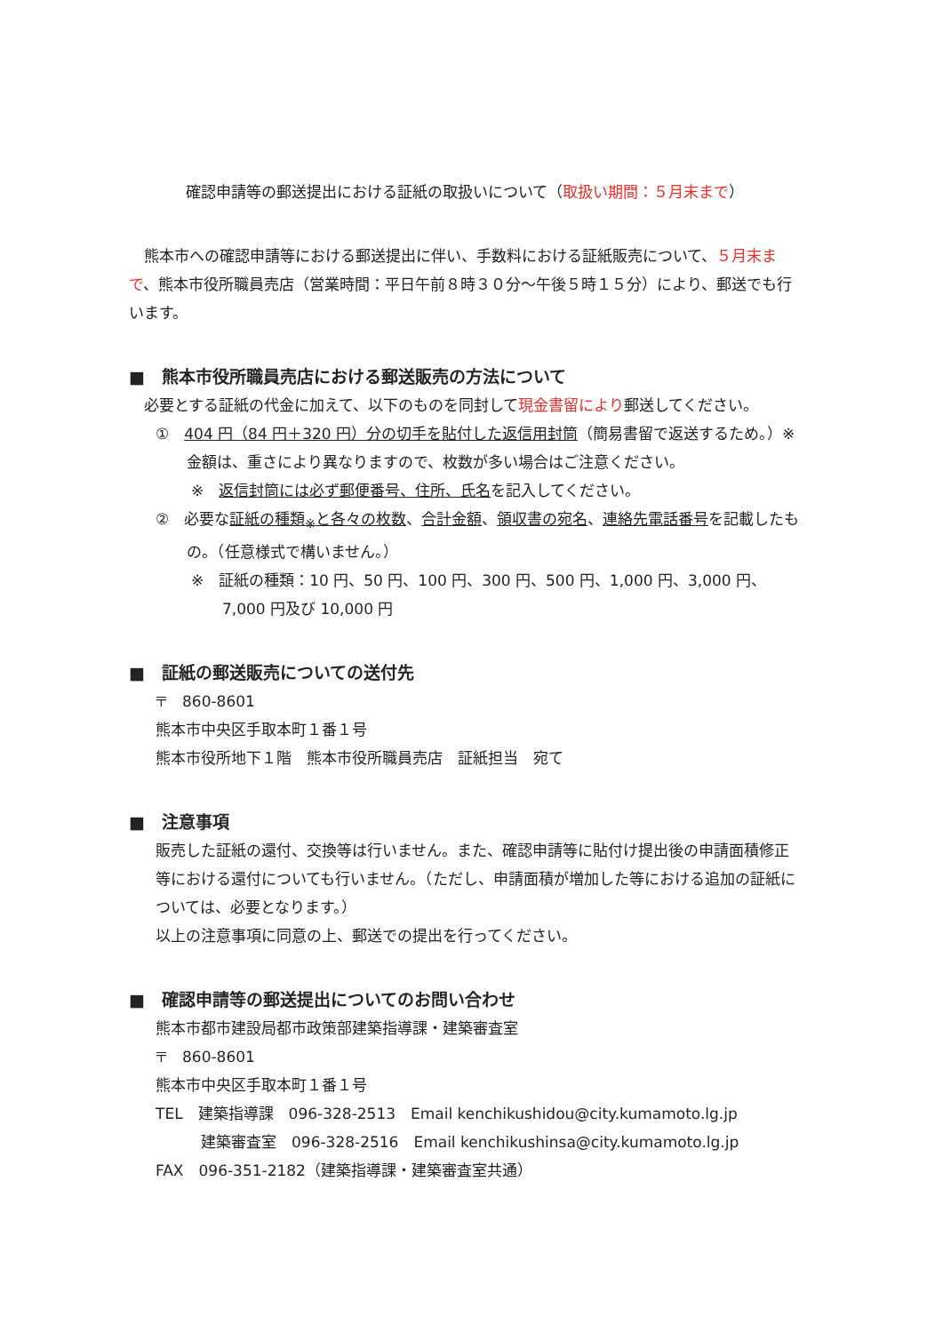確認申請等の郵送提出における証紙の取扱いについて（取扱い期間：５月末まで）
　熊本市への確認申請等における郵送提出に伴い、手数料における証紙販売について、５月末まで、熊本市役所職員売店（営業時間：平日午前８時３０分～午後５時１５分）により、郵送でも行います。
■　熊本市役所職員売店における郵送販売の方法について
　必要とする証紙の代金に加えて、以下のものを同封して現金書留により郵送してください。
①　404 円（84 円＋320 円）分の切手を貼付した返信用封筒（簡易書留で返送するため。）※金額は、重さにより異なりますので、枚数が多い場合はご注意ください。
※　返信封筒には必ず郵便番号、住所、氏名を記入してください。
②　必要な証紙の種類<sub>※</sub>と各々の枚数、合計金額、領収書の宛名、連絡先電話番号を記載したもの。（任意様式で構いません。）
※　証紙の種類：10 円、50 円、100 円、300 円、500 円、1,000 円、3,000 円、7,000 円及び 10,000 円
■　証紙の郵送販売についての送付先
〒　860-8601
熊本市中央区手取本町１番１号
熊本市役所地下１階　熊本市役所職員売店　証紙担当　宛て
■　注意事項
販売した証紙の還付、交換等は行いません。また、確認申請等に貼付け提出後の申請面積修正等における還付についても行いません。（ただし、申請面積が増加した等における追加の証紙については、必要となります。）
以上の注意事項に同意の上、郵送での提出を行ってください。
■　確認申請等の郵送提出についてのお問い合わせ
熊本市都市建設局都市政策部建築指導課・建築審査室
〒　860-8601
熊本市中央区手取本町１番１号
TEL　建築指導課　096-328-2513　Email kenchikushidou@city.kumamoto.lg.jp
　　　建築審査室　096-328-2516　Email kenchikushinsa@city.kumamoto.lg.jp
FAX　096-351-2182（建築指導課・建築審査室共通）